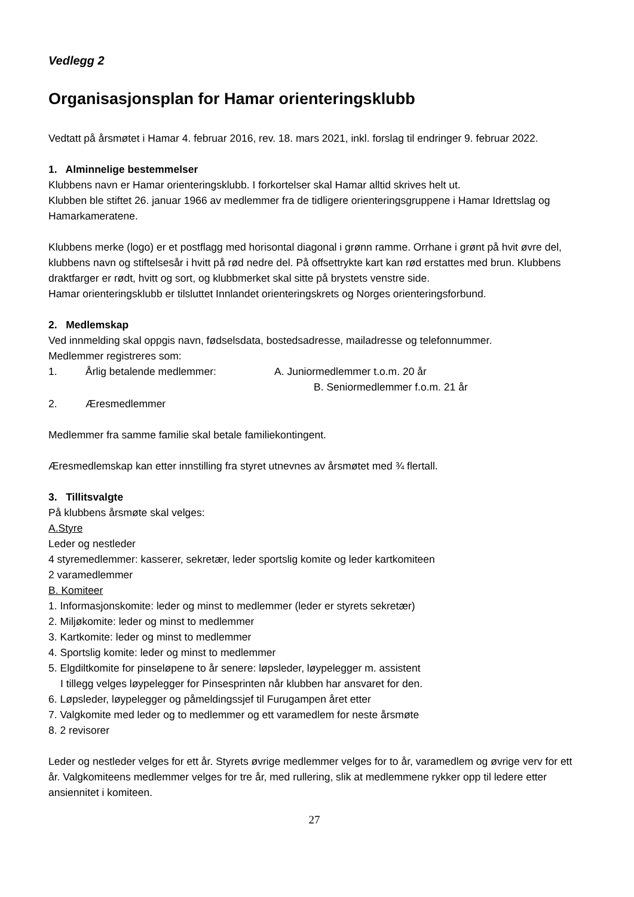Vedlegg 2
Organisasjonsplan for Hamar orienteringsklubb
Vedtatt på årsmøtet i Hamar 4. februar 2016, rev. 18. mars 2021, inkl. forslag til endringer 9. februar 2022.
1. Alminnelige bestemmelser
Klubbens navn er Hamar orienteringsklubb. I forkortelser skal Hamar alltid skrives helt ut.
Klubben ble stiftet 26. januar 1966 av medlemmer fra de tidligere orienteringsgruppene i Hamar Idrettslag og Hamarkameratene.
Klubbens merke (logo) er et postflagg med horisontal diagonal i grønn ramme. Orrhane i grønt på hvit øvre del, klubbens navn og stiftelsesår i hvitt på rød nedre del. På offsettrykte kart kan rød erstattes med brun. Klubbens draktfarger er rødt, hvitt og sort, og klubbmerket skal sitte på brystets venstre side.
Hamar orienteringsklubb er tilsluttet Innlandet orienteringskrets og Norges orienteringsforbund.
2. Medlemskap
Ved innmelding skal oppgis navn, fødselsdata, bostedsadresse, mailadresse og telefonnummer.
Medlemmer registreres som:
1. Årlig betalende medlemmer: A. Juniormedlemmer t.o.m. 20 år
B. Seniormedlemmer f.o.m. 21 år
2. Æresmedlemmer
Medlemmer fra samme familie skal betale familiekontingent.
Æresmedlemskap kan etter innstilling fra styret utnevnes av årsmøtet med ¾ flertall.
3. Tillitsvalgte
På klubbens årsmøte skal velges:
A.Styre
Leder og nestleder
4 styremedlemmer: kasserer, sekretær, leder sportslig komite og leder kartkomiteen
2 varamedlemmer
B. Komiteer
1. Informasjonskomite: leder og minst to medlemmer (leder er styrets sekretær)
2. Miljøkomite: leder og minst to medlemmer
3. Kartkomite: leder og minst to medlemmer
4. Sportslig komite: leder og minst to medlemmer
5. Elgdiltkomite for pinseløpene to år senere: løpsleder, løypelegger m. assistent
I tillegg velges løypelegger for Pinsesprinten når klubben har ansvaret for den.
6. Løpsleder, løypelegger og påmeldingssjef til Furugampen året etter
7. Valgkomite med leder og to medlemmer og ett varamedlem for neste årsmøte
8. 2 revisorer
Leder og nestleder velges for ett år. Styrets øvrige medlemmer velges for to år, varamedlem og øvrige verv for ett år. Valgkomiteens medlemmer velges for tre år, med rullering, slik at medlemmene rykker opp til ledere etter ansiennitet i komiteen.
27